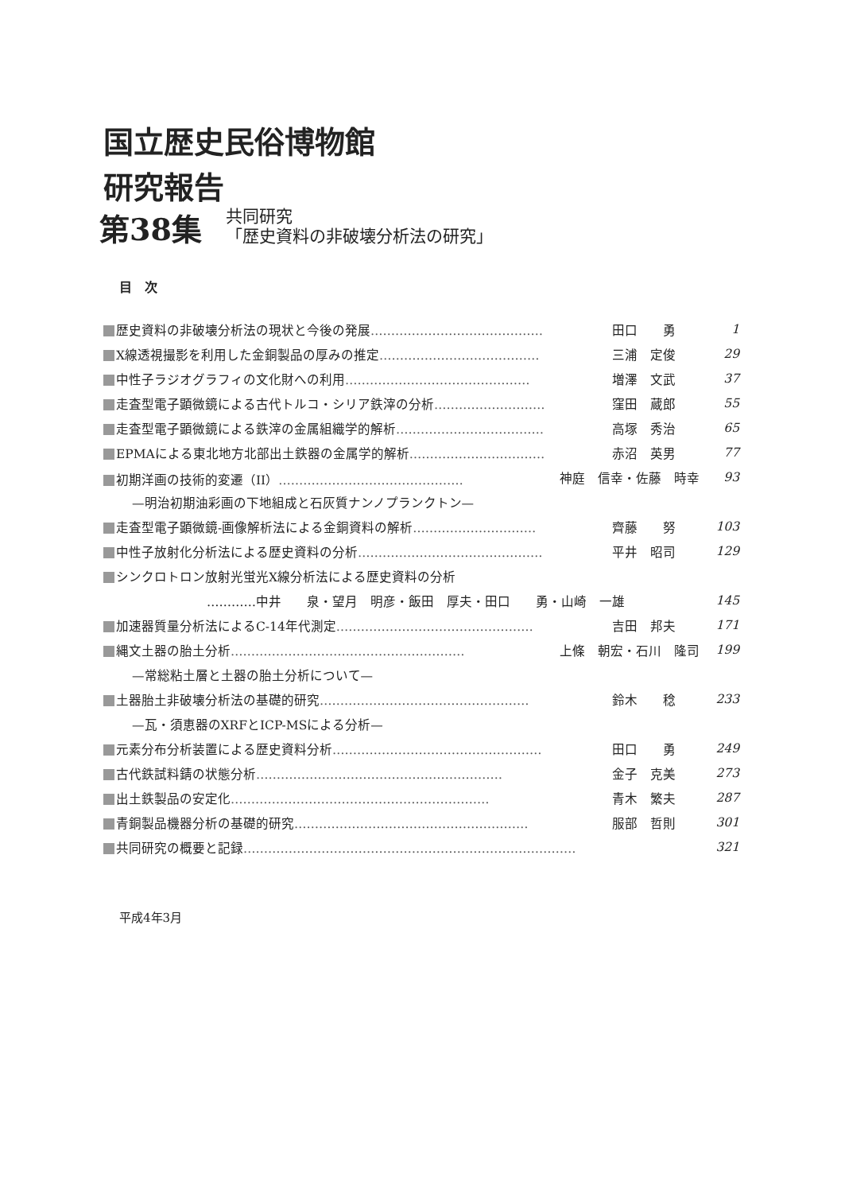国立歴史民俗博物館
研究報告
第38集
共同研究
「歴史資料の非破壊分析法の研究」
目　次
歴史資料の非破壊分析法の現状と今後の発展…………………………………… 田口　　勇 1
X線透視撮影を利用した金銅製品の厚みの推定………………………………… 三浦　定俊 29
中性子ラジオグラフィの文化財への利用……………………………………… 増澤　文武 37
走査型電子顕微鏡による古代トルコ・シリア鉄滓の分析……………………… 窪田　蔵郎 55
走査型電子顕微鏡による鉄滓の金属組織学的解析……………………………… 高塚　秀治 65
EPMAによる東北地方北部出土鉄器の金属学的解析…………………………… 赤沼　英男 77
初期洋画の技術的変遷（II）……………………………………… 神庭　信幸・佐藤　時幸 93
—明治初期油彩画の下地組成と石灰質ナンノプランクトン—
走査型電子顕微鏡-画像解析法による金銅資料の解析………………………… 齊藤　　努 103
中性子放射化分析法による歴史資料の分析……………………………………… 平井　昭司 129
シンクロトロン放射光蛍光X線分析法による歴史資料の分析
…………中井　　泉・望月　明彦・飯田　厚夫・田口　　勇・山崎　一雄 145
加速器質量分析法によるC-14年代測定………………………………………… 吉田　邦夫 171
縄文土器の胎土分析………………………………………………… 上條　朝宏・石川　隆司 199
—常総粘土層と土器の胎土分析について—
土器胎土非破壊分析法の基礎的研究…………………………………………… 鈴木　　稔 233
—瓦・須恵器のXRFとICP-MSによる分析—
元素分布分析装置による歴史資料分析…………………………………………… 田口　　勇 249
古代鉄試料錆の状態分析…………………………………………………… 金子　克美 273
出土鉄製品の安定化……………………………………………………… 青木　繁夫 287
青銅製品機器分析の基礎的研究………………………………………………… 服部　哲則 301
共同研究の概要と記録……………………………………………………………………… 321
平成4年3月